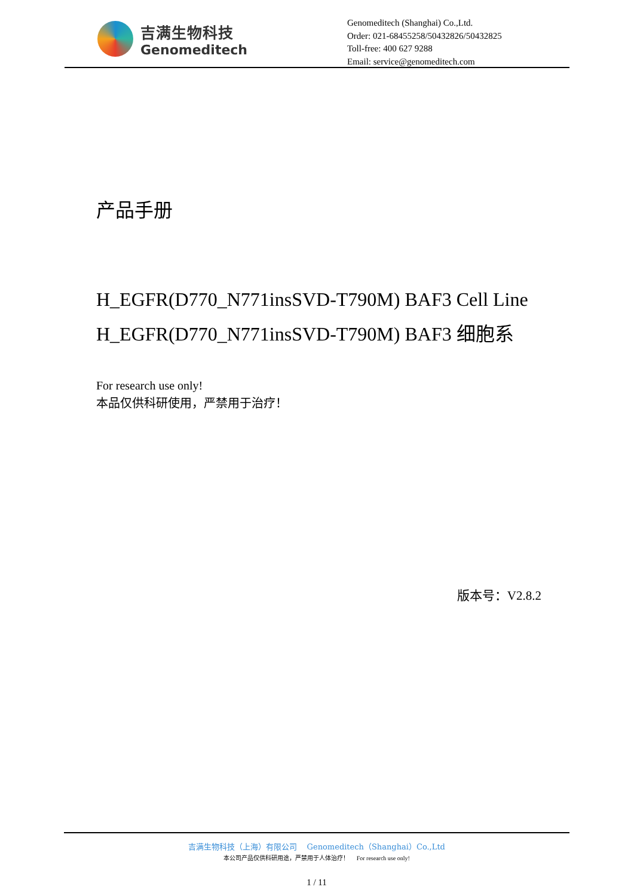吉满生物科技
Genomeditech
Genomeditech (Shanghai) Co.,Ltd.
Order: 021-68455258/50432826/50432825
Toll-free: 400 627 9288
Email: service@genomeditech.com
产品手册
H_EGFR(D770_N771insSVD-T790M) BAF3 Cell Line
H_EGFR(D770_N771insSVD-T790M) BAF3 细胞系
For research use only!
本品仅供科研使用，严禁用于治疗！
版本号：V2.8.2
吉满生物科技（上海）有限公司 Genomeditech（Shanghai）Co.,Ltd
本公司产品仅供科研用途，严禁用于人体治疗！ For research use only!
1 / 11